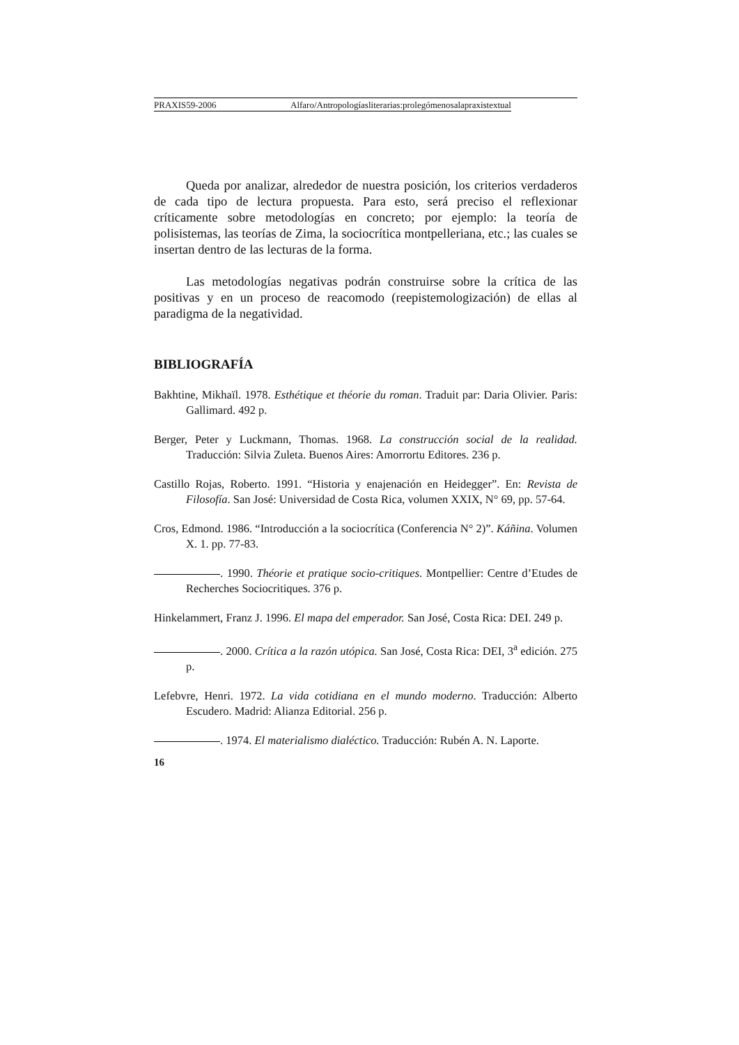PRAXIS59-2006 Alfaro/Antropologíasliterarias:prolegómenosalapraxistextual
Queda por analizar, alrededor de nuestra posición, los criterios verdaderos de cada tipo de lectura propuesta. Para esto, será preciso el reflexionar críticamente sobre metodologías en concreto; por ejemplo: la teoría de polisistemas, las teorías de Zima, la sociocrítica montpelleriana, etc.; las cuales se insertan dentro de las lecturas de la forma.
Las metodologías negativas podrán construirse sobre la crítica de las positivas y en un proceso de reacomodo (reepistemologización) de ellas al paradigma de la negatividad.
BIBLIOGRAFÍA
Bakhtine, Mikhaïl. 1978. Esthétique et théorie du roman. Traduit par: Daria Olivier. Paris: Gallimard. 492 p.
Berger, Peter y Luckmann, Thomas. 1968. La construcción social de la realidad. Traducción: Silvia Zuleta. Buenos Aires: Amorrortu Editores. 236 p.
Castillo Rojas, Roberto. 1991. “Historia y enajenación en Heidegger”. En: Revista de Filosofía. San José: Universidad de Costa Rica, volumen XXIX, N° 69, pp. 57-64.
Cros, Edmond. 1986. “Introducción a la sociocrítica (Conferencia N° 2)”. Káñina. Volumen X. 1. pp. 77-83.
. 1990. Théorie et pratique socio-critiques. Montpellier: Centre d’Etudes de Recherches Sociocritiques. 376 p.
Hinkelammert, Franz J. 1996. El mapa del emperador. San José, Costa Rica: DEI. 249 p.
. 2000. Crítica a la razón utópica. San José, Costa Rica: DEI, 3<sup>a</sup> edición. 275 p.
Lefebvre, Henri. 1972. La vida cotidiana en el mundo moderno. Traducción: Alberto Escudero. Madrid: Alianza Editorial. 256 p.
. 1974. El materialismo dialéctico. Traducción: Rubén A. N. Laporte.
16